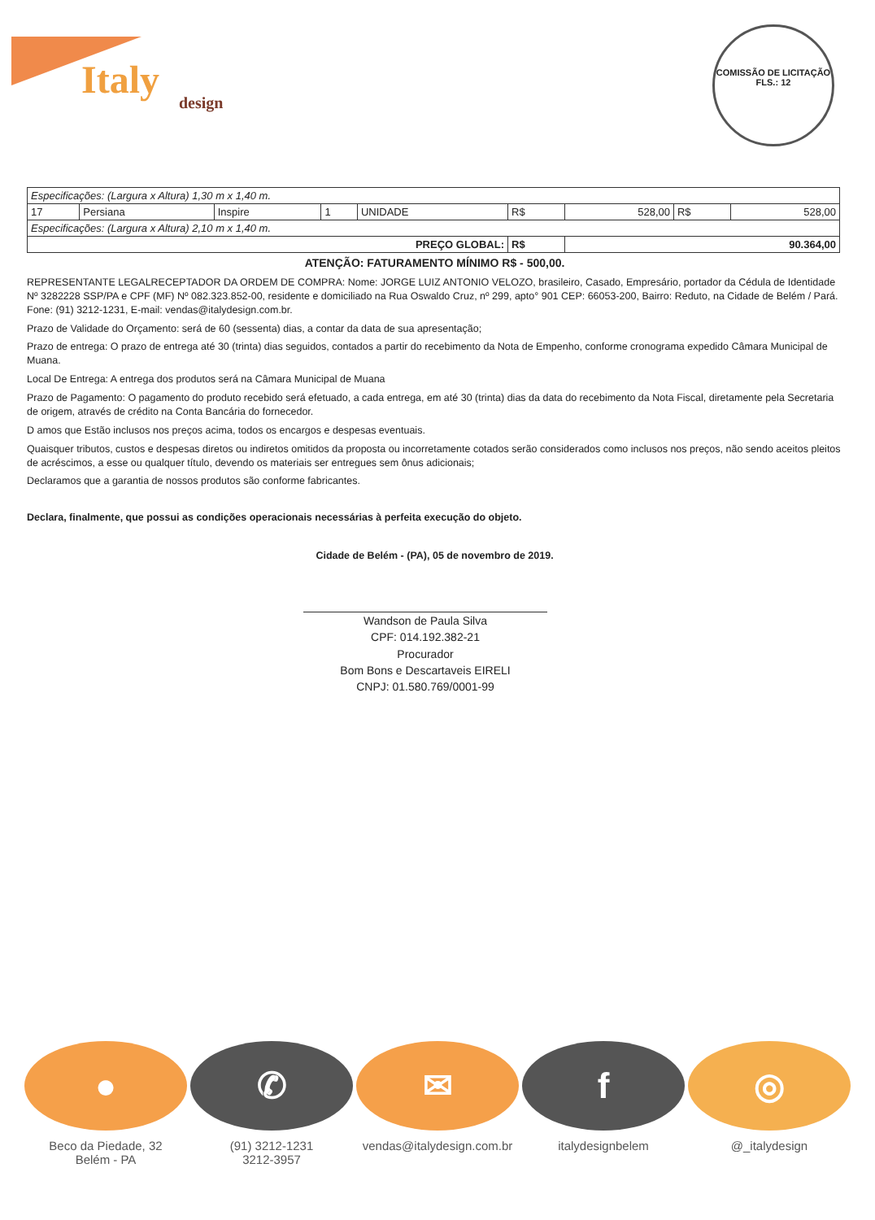Italy
design
COMISSÃO DE LICITAÇÃO
FLS.: 12
| Especificações: (Largura x Altura) 1,30 m x 1,40 m. | | | | | | | | |
| 17 | Persiana | Inspire | 1 | UNIDADE | R$ | 528,00 | R$ | 528,00 |
| Especificações: (Largura x Altura) 2,10 m x 1,40 m. | | | | | | | | |
| PREÇO GLOBAL: | | | | | R$ | 90.364,00 | | |
ATENÇÃO: FATURAMENTO MÍNIMO R$ - 500,00.
REPRESENTANTE LEGALRECEPTADOR DA ORDEM DE COMPRA: Nome: JORGE LUIZ ANTONIO VELOZO, brasileiro, Casado, Empresário, portador da Cédula de Identidade Nº 3282228 SSP/PA e CPF (MF) Nº 082.323.852-00, residente e domiciliado na Rua Oswaldo Cruz, nº 299, apto° 901 CEP: 66053-200, Bairro: Reduto, na Cidade de Belém / Pará. Fone: (91) 3212-1231, E-mail: vendas@italydesign.com.br.
Prazo de Validade do Orçamento: será de 60 (sessenta) dias, a contar da data de sua apresentação;
Prazo de entrega: O prazo de entrega até 30 (trinta) dias seguidos, contados a partir do recebimento da Nota de Empenho, conforme cronograma expedido Câmara Municipal de Muana.
Local De Entrega: A entrega dos produtos será na Câmara Municipal de Muana
Prazo de Pagamento: O pagamento do produto recebido será efetuado, a cada entrega, em até 30 (trinta) dias da data do recebimento da Nota Fiscal, diretamente pela Secretaria de origem, através de crédito na Conta Bancária do fornecedor.
D amos que Estão inclusos nos preços acima, todos os encargos e despesas eventuais.
Quaisquer tributos, custos e despesas diretos ou indiretos omitidos da proposta ou incorretamente cotados serão considerados como inclusos nos preços, não sendo aceitos pleitos de acréscimos, a esse ou qualquer título, devendo os materiais ser entregues sem ônus adicionais;
Declaramos que a garantia de nossos produtos são conforme fabricantes.
Declara, finalmente, que possui as condições operacionais necessárias à perfeita execução do objeto.
Cidade de Belém - (PA), 05 de novembro de 2019.
Wandson de Paula Silva
CPF: 014.192.382-21
Procurador
Bom Bons e Descartaveis EIRELI
CNPJ: 01.580.769/0001-99
●
Beco da Piedade, 32
Belém - PA
✆
(91) 3212-1231
3212-3957
✉
vendas@italydesign.com.br
f
italydesignbelem
◎
@_italydesign